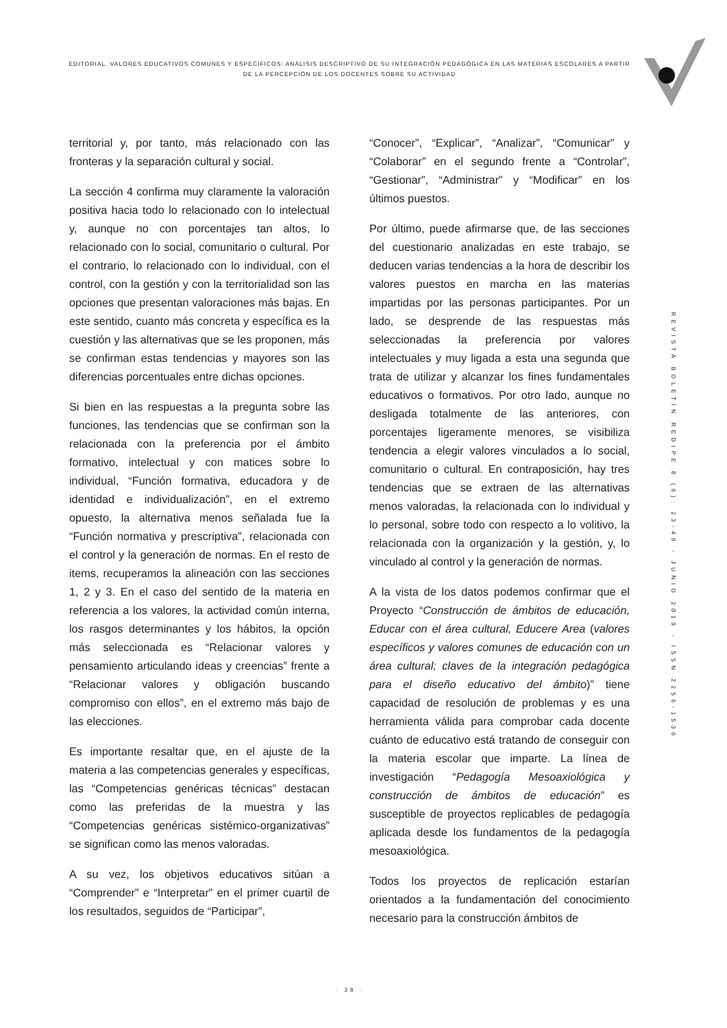EDITORIAL. VALORES EDUCATIVOS COMUNES Y ESPECÌFICOS: ANÀLISIS DESCRIPTIVO DE SU INTEGRACIÒN PEDAGÒGICA EN LAS MATERIAS ESCOLARES A PARTIR DE LA PERCEPCIÒN DE LOS DOCENTES SOBRE SU ACTIVIDAD
territorial y, por tanto, más relacionado con las fronteras y la separación cultural y social.
La sección 4 confirma muy claramente la valoración positiva hacia todo lo relacionado con lo intelectual y, aunque no con porcentajes tan altos, lo relacionado con lo social, comunitario o cultural. Por el contrario, lo relacionado con lo individual, con el control, con la gestión y con la territorialidad son las opciones que presentan valoraciones más bajas. En este sentido, cuanto más concreta y específica es la cuestión y las alternativas que se les proponen, más se confirman estas tendencias y mayores son las diferencias porcentuales entre dichas opciones.
Si bien en las respuestas a la pregunta sobre las funciones, las tendencias que se confirman son la relacionada con la preferencia por el ámbito formativo, intelectual y con matices sobre lo individual, “Función formativa, educadora y de identidad e individualización”, en el extremo opuesto, la alternativa menos señalada fue la “Función normativa y prescriptiva”, relacionada con el control y la generación de normas. En el resto de items, recuperamos la alineación con las secciones 1, 2 y 3. En el caso del sentido de la materia en referencia a los valores, la actividad común interna, los rasgos determinantes y los hábitos, la opción más seleccionada es “Relacionar valores y pensamiento articulando ideas y creencias” frente a “Relacionar valores y obligación buscando compromiso con ellos”, en el extremo más bajo de las elecciones.
Es importante resaltar que, en el ajuste de la materia a las competencias generales y específicas, las “Competencias genéricas técnicas” destacan como las preferidas de la muestra y las “Competencias genéricas sistémico-organizativas” se significan como las menos valoradas.
A su vez, los objetivos educativos sitúan a “Comprender” e “Interpretar” en el primer cuartil de los resultados, seguidos de “Participar”,
“Conocer”, “Explicar”, “Analizar”, “Comunicar” y “Colaborar” en el segundo frente a “Controlar”, “Gestionar”, “Administrar” y “Modificar” en los últimos puestos.
Por último, puede afirmarse que, de las secciones del cuestionario analizadas en este trabajo, se deducen varias tendencias a la hora de describir los valores puestos en marcha en las materias impartidas por las personas participantes. Por un lado, se desprende de las respuestas más seleccionadas la preferencia por valores intelectuales y muy ligada a esta una segunda que trata de utilizar y alcanzar los fines fundamentales educativos o formativos. Por otro lado, aunque no desligada totalmente de las anteriores, con porcentajes ligeramente menores, se visibiliza tendencia a elegir valores vinculados a lo social, comunitario o cultural. En contraposición, hay tres tendencias que se extraen de las alternativas menos valoradas, la relacionada con lo individual y lo personal, sobre todo con respecto a lo volitivo, la relacionada con la organización y la gestión, y, lo vinculado al control y la generación de normas.
A la vista de los datos podemos confirmar que el Proyecto “Construcción de ámbitos de educación, Educar con el área cultural, Educere Area (valores específicos y valores comunes de educación con un área cultural; claves de la integración pedagógica para el diseño educativo del ámbito)” tiene capacidad de resolución de problemas y es una herramienta válida para comprobar cada docente cuánto de educativo está tratando de conseguir con la materia escolar que imparte. La línea de investigación “Pedagogía Mesoaxiológica y construcción de ámbitos de educación” es susceptible de proyectos replicables de pedagogía aplicada desde los fundamentos de la pedagogía mesoaxiológica.
Todos los proyectos de replicación estarían orientados a la fundamentación del conocimiento necesario para la construcción ámbitos de
REVISTA BOLETÍN REDIPE 8 (6): 23-49 - JUNIO 2019 - ISSN 2256-1536
· 38 ·